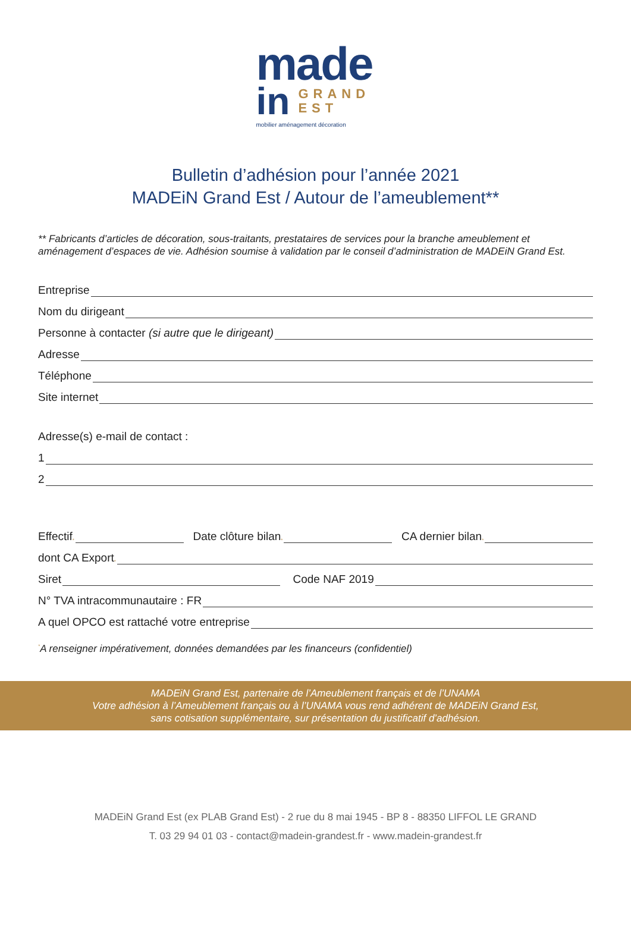made
in
GRAND
EST
mobilier aménagement décoration
Bulletin d’adhésion pour l’année 2021
MADEiN Grand Est / Autour de l’ameublement**
** Fabricants d’articles de décoration, sous-traitants, prestataires de services pour la branche ameublement et aménagement d’espaces de vie. Adhésion soumise à validation par le conseil d’administration de MADEiN Grand Est.
Entreprise
Nom du dirigeant
Personne à contacter (si autre que le dirigeant)
Adresse
Téléphone
Site internet
Adresse(s) e-mail de contact :
1
2
Effectif<sup>*</sup> Date clôture bilan<sup>*</sup> CA dernier bilan<sup>*</sup>
dont CA Export<sup>*</sup>
Siret Code NAF 2019
N° TVA intracommunautaire : FR
A quel OPCO est rattaché votre entreprise
<sup>*</sup> A renseigner impérativement, données demandées par les financeurs (confidentiel)
MADEiN Grand Est, partenaire de l’Ameublement français et de l’UNAMA
Votre adhésion à l’Ameublement français ou à l’UNAMA vous rend adhérent de MADEiN Grand Est,
sans cotisation supplémentaire, sur présentation du justificatif d’adhésion.
MADEiN Grand Est (ex PLAB Grand Est) - 2 rue du 8 mai 1945 - BP 8 - 88350 LIFFOL LE GRAND
T. 03 29 94 01 03 - contact@madein-grandest.fr - www.madein-grandest.fr